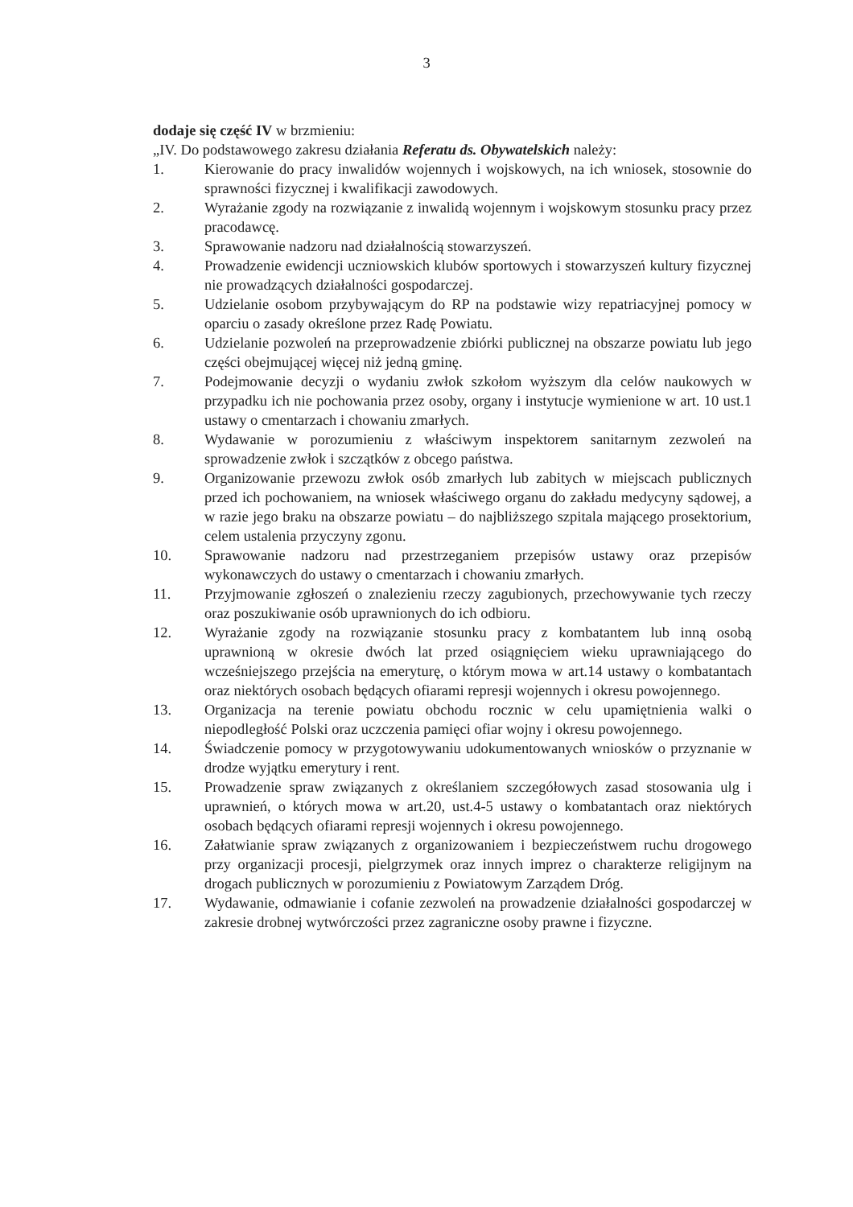3
dodaje się część IV w brzmieniu:
„IV. Do podstawowego zakresu działania Referatu ds. Obywatelskich należy:
1. Kierowanie do pracy inwalidów wojennych i wojskowych, na ich wniosek, stosownie do sprawności fizycznej i kwalifikacji zawodowych.
2. Wyrażanie zgody na rozwiązanie z inwalidą wojennym i wojskowym stosunku pracy przez pracodawcę.
3. Sprawowanie nadzoru nad działalnością stowarzyszeń.
4. Prowadzenie ewidencji uczniowskich klubów sportowych i stowarzyszeń kultury fizycznej nie prowadzących działalności gospodarczej.
5. Udzielanie osobom przybywającym do RP na podstawie wizy repatriacyjnej pomocy w oparciu o zasady określone przez Radę Powiatu.
6. Udzielanie pozwoleń na przeprowadzenie zbiórki publicznej na obszarze powiatu lub jego części obejmującej więcej niż jedną gminę.
7. Podejmowanie decyzji o wydaniu zwłok szkołom wyższym dla celów naukowych w przypadku ich nie pochowania przez osoby, organy i instytucje wymienione w art. 10 ust.1 ustawy o cmentarzach i chowaniu zmarłych.
8. Wydawanie w porozumieniu z właściwym inspektorem sanitarnym zezwoleń na sprowadzenie zwłok i szczątków z obcego państwa.
9. Organizowanie przewozu zwłok osób zmarłych lub zabitych w miejscach publicznych przed ich pochowaniem, na wniosek właściwego organu do zakładu medycyny sądowej, a w razie jego braku na obszarze powiatu – do najbliższego szpitala mającego prosektorium, celem ustalenia przyczyny zgonu.
10. Sprawowanie nadzoru nad przestrzeganiem przepisów ustawy oraz przepisów wykonawczych do ustawy o cmentarzach i chowaniu zmarłych.
11. Przyjmowanie zgłoszeń o znalezieniu rzeczy zagubionych, przechowywanie tych rzeczy oraz poszukiwanie osób uprawnionych do ich odbioru.
12. Wyrażanie zgody na rozwiązanie stosunku pracy z kombatantem lub inną osobą uprawnioną w okresie dwóch lat przed osiągnięciem wieku uprawniającego do wcześniejszego przejścia na emeryturę, o którym mowa w art.14 ustawy o kombatantach oraz niektórych osobach będących ofiarami represji wojennych i okresu powojennego.
13. Organizacja na terenie powiatu obchodu rocznic w celu upamiętnienia walki o niepodległość Polski oraz uczczenia pamięci ofiar wojny i okresu powojennego.
14. Świadczenie pomocy w przygotowywaniu udokumentowanych wniosków o przyznanie w drodze wyjątku emerytury i rent.
15. Prowadzenie spraw związanych z określaniem szczegółowych zasad stosowania ulg i uprawnień, o których mowa w art.20, ust.4-5 ustawy o kombatantach oraz niektórych osobach będących ofiarami represji wojennych i okresu powojennego.
16. Załatwianie spraw związanych z organizowaniem i bezpieczeństwem ruchu drogowego przy organizacji procesji, pielgrzymek oraz innych imprez o charakterze religijnym na drogach publicznych w porozumieniu z Powiatowym Zarządem Dróg.
17. Wydawanie, odmawianie i cofanie zezwoleń na prowadzenie działalności gospodarczej w zakresie drobnej wytwórczości przez zagraniczne osoby prawne i fizyczne.